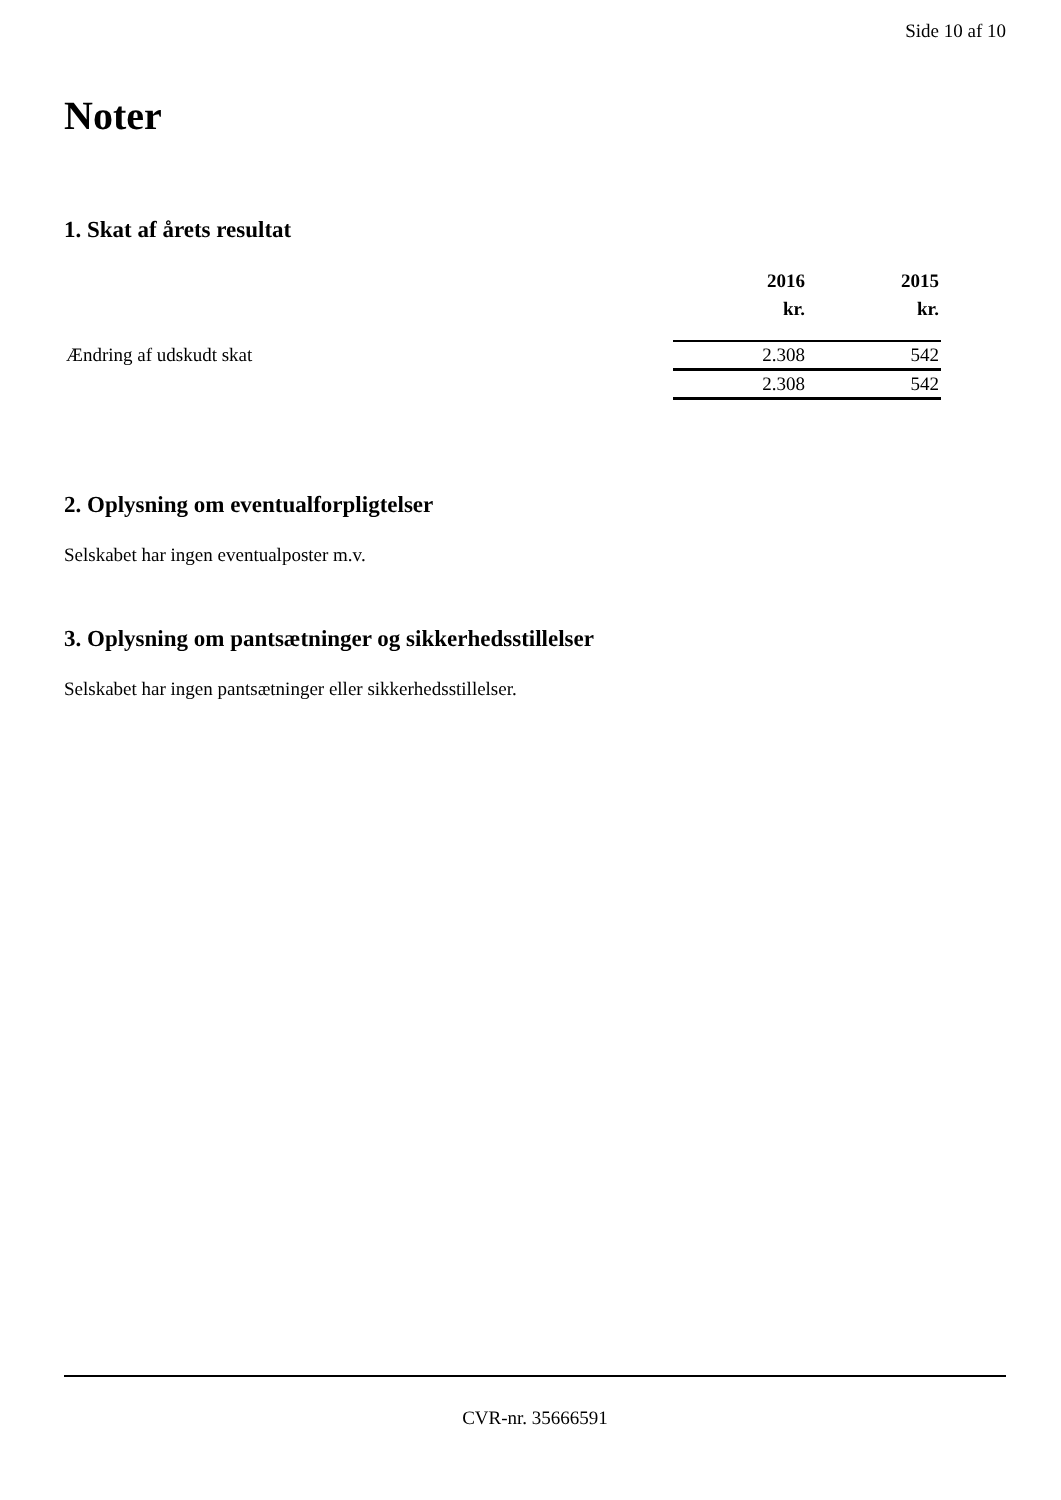Side 10 af 10
Noter
1. Skat af årets resultat
| | 2016 kr. | 2015 kr. |
| --- | --- | --- |
| Ændring af udskudt skat | 2.308 | 542 |
| | 2.308 | 542 |
2. Oplysning om eventualforpligtelser
Selskabet har ingen eventualposter m.v.
3. Oplysning om pantsætninger og sikkerhedsstillelser
Selskabet har ingen pantsætninger eller sikkerhedsstillelser.
CVR-nr. 35666591